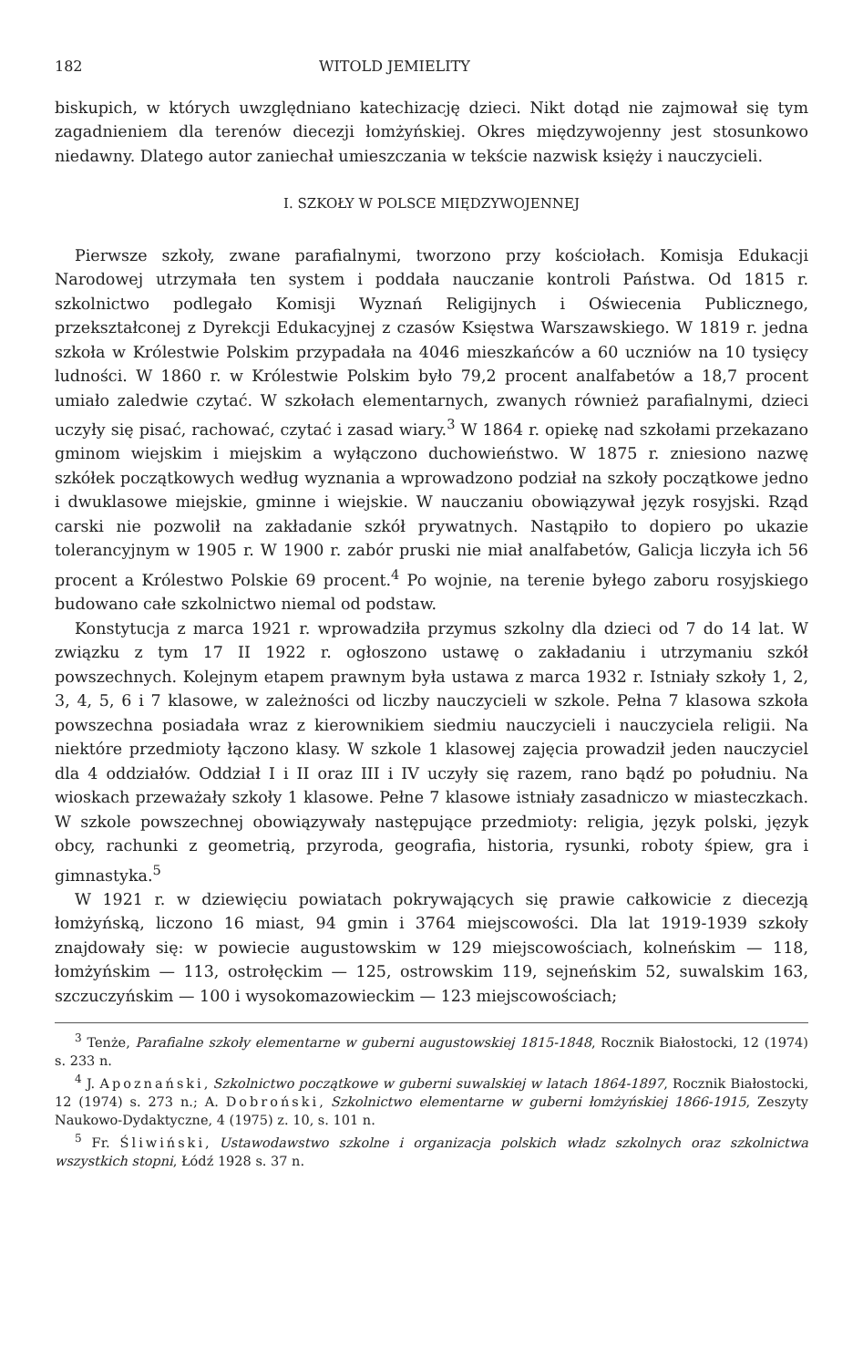182 WITOLD JEMIELITY
biskupich, w których uwzględniano katechizację dzieci. Nikt dotąd nie zajmował się tym zagadnieniem dla terenów diecezji łomżyńskiej. Okres międzywojenny jest stosunkowo niedawny. Dlatego autor zaniechał umieszczania w tekście nazwisk księży i nauczycieli.
I. SZKOŁY W POLSCE MIĘDZYWOJENNEJ
Pierwsze szkoły, zwane parafialnymi, tworzono przy kościołach. Komisja Edukacji Narodowej utrzymała ten system i poddała nauczanie kontroli Państwa. Od 1815 r. szkolnictwo podlegało Komisji Wyznań Religijnych i Oświecenia Publicznego, przekształconej z Dyrekcji Edukacyjnej z czasów Księstwa Warszawskiego. W 1819 r. jedna szkoła w Królestwie Polskim przypadała na 4046 mieszkańców a 60 uczniów na 10 tysięcy ludności. W 1860 r. w Królestwie Polskim było 79,2 procent analfabetów a 18,7 procent umiało zaledwie czytać. W szkołach elementarnych, zwanych również parafialnymi, dzieci uczyły się pisać, rachować, czytać i zasad wiary.<sup>3</sup> W 1864 r. opiekę nad szkołami przekazano gminom wiejskim i miejskim a wyłączono duchowieństwo. W 1875 r. zniesiono nazwę szkółek początkowych według wyznania a wprowadzono podział na szkoły początkowe jedno i dwuklasowe miejskie, gminne i wiejskie. W nauczaniu obowiązywał język rosyjski. Rząd carski nie pozwolił na zakładanie szkół prywatnych. Nastąpiło to dopiero po ukazie tolerancyjnym w 1905 r. W 1900 r. zabór pruski nie miał analfabetów, Galicja liczyła ich 56 procent a Królestwo Polskie 69 procent.<sup>4</sup> Po wojnie, na terenie byłego zaboru rosyjskiego budowano całe szkolnictwo niemal od podstaw.
Konstytucja z marca 1921 r. wprowadziła przymus szkolny dla dzieci od 7 do 14 lat. W związku z tym 17 II 1922 r. ogłoszono ustawę o zakładaniu i utrzymaniu szkół powszechnych. Kolejnym etapem prawnym była ustawa z marca 1932 r. Istniały szkoły 1, 2, 3, 4, 5, 6 i 7 klasowe, w zależności od liczby nauczycieli w szkole. Pełna 7 klasowa szkoła powszechna posiadała wraz z kierownikiem siedmiu nauczycieli i nauczyciela religii. Na niektóre przedmioty łączono klasy. W szkole 1 klasowej zajęcia prowadził jeden nauczyciel dla 4 oddziałów. Oddział I i II oraz III i IV uczyły się razem, rano bądź po południu. Na wioskach przeważały szkoły 1 klasowe. Pełne 7 klasowe istniały zasadniczo w miasteczkach. W szkole powszechnej obowiązywały następujące przedmioty: religia, język polski, język obcy, rachunki z geometrią, przyroda, geografia, historia, rysunki, roboty śpiew, gra i gimnastyka.<sup>5</sup>
W 1921 r. w dziewięciu powiatach pokrywających się prawie całkowicie z diecezją łomżyńską, liczono 16 miast, 94 gmin i 3764 miejscowości. Dla lat 1919-1939 szkoły znajdowały się: w powiecie augustowskim w 129 miejscowościach, kolneńskim — 118, łomżyńskim — 113, ostrołęckim — 125, ostrowskim 119, sejneńskim 52, suwalskim 163, szczuczyńskim — 100 i wysokomazowieckim — 123 miejscowościach;
<sup>3</sup> Tenże, Parafialne szkoły elementarne w guberni augustowskiej 1815-1848, Rocznik Białostocki, 12 (1974) s. 233 n.
<sup>4</sup> J. Apoznański, Szkolnictwo początkowe w guberni suwalskiej w latach 1864-1897, Rocznik Białostocki, 12 (1974) s. 273 n.; A. Dobroński, Szkolnictwo elementarne w guberni łomżyńskiej 1866-1915, Zeszyty Naukowo-Dydaktyczne, 4 (1975) z. 10, s. 101 n.
<sup>5</sup> Fr. Śliwiński, Ustawodawstwo szkolne i organizacja polskich władz szkolnych oraz szkolnictwa wszystkich stopni, Łódź 1928 s. 37 n.